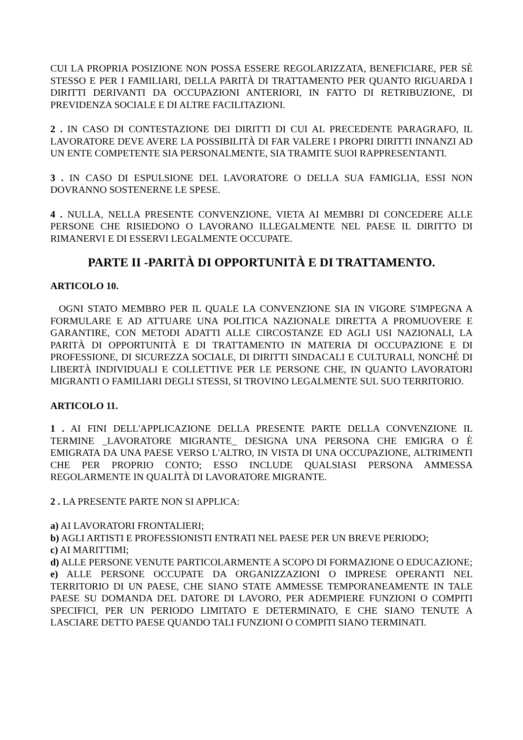CUI LA PROPRIA POSIZIONE NON POSSA ESSERE REGOLARIZZATA, BENEFICIARE, PER SÈ STESSO E PER I FAMILIARI, DELLA PARITÀ DI TRATTAMENTO PER QUANTO RIGUARDA I DIRITTI DERIVANTI DA OCCUPAZIONI ANTERIORI, IN FATTO DI RETRIBUZIONE, DI PREVIDENZA SOCIALE E DI ALTRE FACILITAZIONI.
2 . IN CASO DI CONTESTAZIONE DEI DIRITTI DI CUI AL PRECEDENTE PARAGRAFO, IL LAVORATORE DEVE AVERE LA POSSIBILITÀ DI FAR VALERE I PROPRI DIRITTI INNANZI AD UN ENTE COMPETENTE SIA PERSONALMENTE, SIA TRAMITE SUOI RAPPRESENTANTI.
3 . IN CASO DI ESPULSIONE DEL LAVORATORE O DELLA SUA FAMIGLIA, ESSI NON DOVRANNO SOSTENERNE LE SPESE.
4 . NULLA, NELLA PRESENTE CONVENZIONE, VIETA AI MEMBRI DI CONCEDERE ALLE PERSONE CHE RISIEDONO O LAVORANO ILLEGALMENTE NEL PAESE IL DIRITTO DI RIMANERVI E DI ESSERVI LEGALMENTE OCCUPATE.
PARTE II -PARITÀ DI OPPORTUNITÀ E DI TRATTAMENTO.
ARTICOLO 10.
OGNI STATO MEMBRO PER IL QUALE LA CONVENZIONE SIA IN VIGORE S'IMPEGNA A FORMULARE E AD ATTUARE UNA POLITICA NAZIONALE DIRETTA A PROMUOVERE E GARANTIRE, CON METODI ADATTI ALLE CIRCOSTANZE ED AGLI USI NAZIONALI, LA PARITÀ DI OPPORTUNITÀ E DI TRATTAMENTO IN MATERIA DI OCCUPAZIONE E DI PROFESSIONE, DI SICUREZZA SOCIALE, DI DIRITTI SINDACALI E CULTURALI, NONCHÉ DI LIBERTÀ INDIVIDUALI E COLLETTIVE PER LE PERSONE CHE, IN QUANTO LAVORATORI MIGRANTI O FAMILIARI DEGLI STESSI, SI TROVINO LEGALMENTE SUL SUO TERRITORIO.
ARTICOLO 11.
1 . AI FINI DELL'APPLICAZIONE DELLA PRESENTE PARTE DELLA CONVENZIONE IL TERMINE _LAVORATORE MIGRANTE_ DESIGNA UNA PERSONA CHE EMIGRA O È EMIGRATA DA UNA PAESE VERSO L'ALTRO, IN VISTA DI UNA OCCUPAZIONE, ALTRIMENTI CHE PER PROPRIO CONTO; ESSO INCLUDE QUALSIASI PERSONA AMMESSA REGOLARMENTE IN QUALITÀ DI LAVORATORE MIGRANTE.
2 . LA PRESENTE PARTE NON SI APPLICA:
a) AI LAVORATORI FRONTALIERI;
b) AGLI ARTISTI E PROFESSIONISTI ENTRATI NEL PAESE PER UN BREVE PERIODO;
c) AI MARITTIMI;
d) ALLE PERSONE VENUTE PARTICOLARMENTE A SCOPO DI FORMAZIONE O EDUCAZIONE;
e) ALLE PERSONE OCCUPATE DA ORGANIZZAZIONI O IMPRESE OPERANTI NEL TERRITORIO DI UN PAESE, CHE SIANO STATE AMMESSE TEMPORANEAMENTE IN TALE PAESE SU DOMANDA DEL DATORE DI LAVORO, PER ADEMPIERE FUNZIONI O COMPITI SPECIFICI, PER UN PERIODO LIMITATO E DETERMINATO, E CHE SIANO TENUTE A LASCIARE DETTO PAESE QUANDO TALI FUNZIONI O COMPITI SIANO TERMINATI.